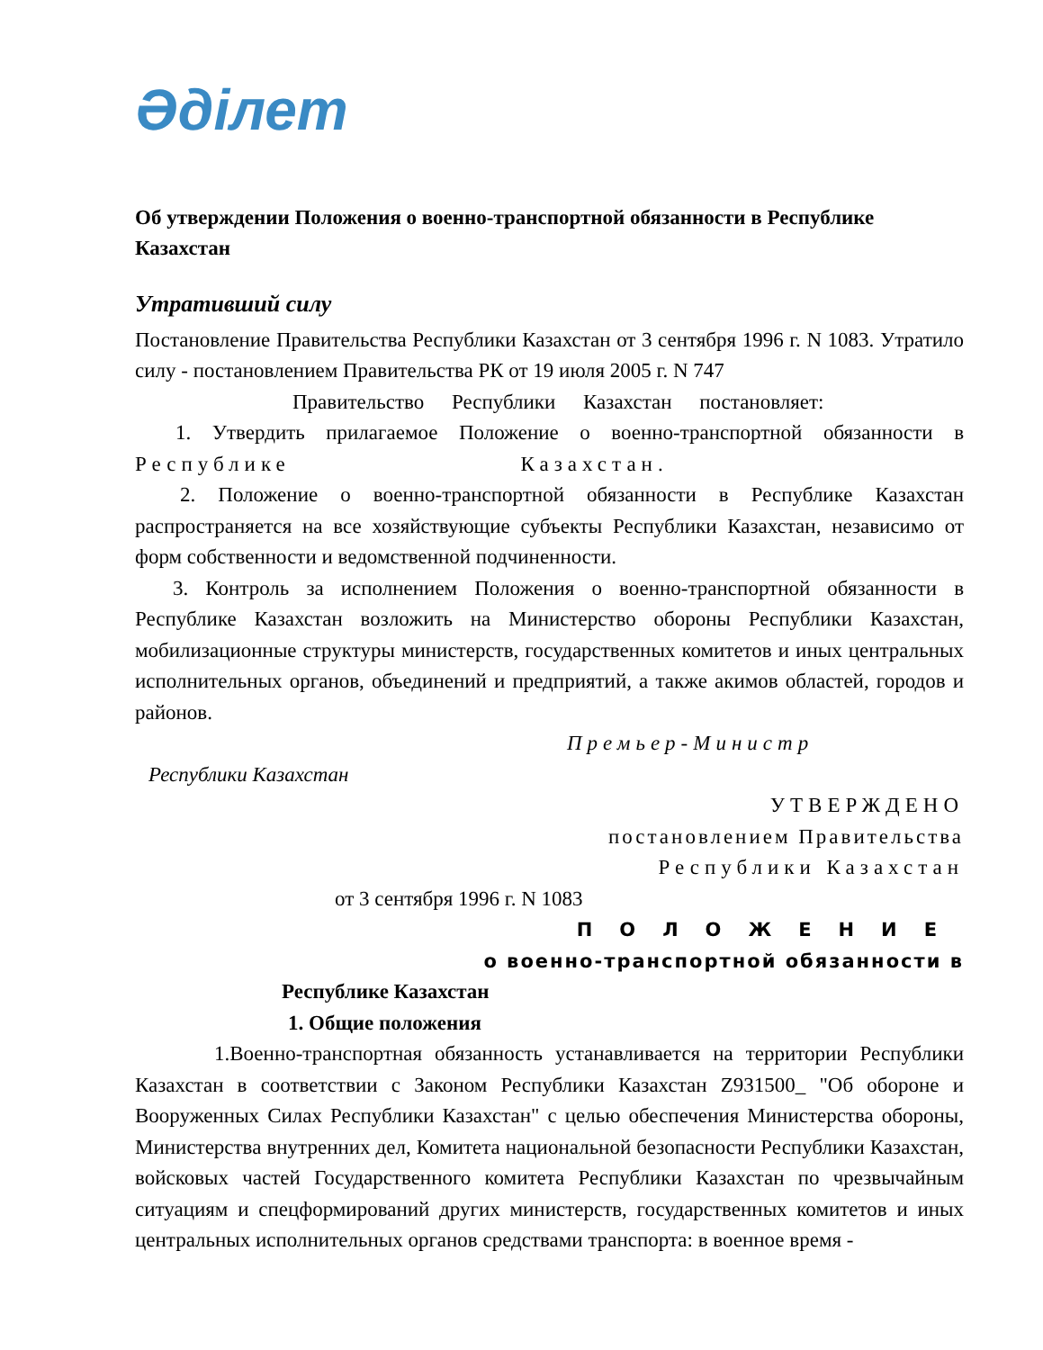Әділет
Об утверждении Положения о военно-транспортной обязанности в Республике Казахстан
Утративший силу
Постановление Правительства Республики Казахстан от 3 сентября 1996 г. N 1083. Утратило силу - постановлением Правительства РК от 19 июля 2005 г. N 747
Правительство Республики Казахстан постановляет:
1. Утвердить прилагаемое Положение о военно-транспортной обязанности в Республике Казахстан.
2. Положение о военно-транспортной обязанности в Республике Казахстан распространяется на все хозяйствующие субъекты Республики Казахстан, независимо от форм собственности и ведомственной подчиненности.
3. Контроль за исполнением Положения о военно-транспортной обязанности в Республике Казахстан возложить на Министерство обороны Республики Казахстан, мобилизационные структуры министерств, государственных комитетов и иных центральных исполнительных органов, объединений и предприятий, а также акимов областей, городов и районов.
Премьер-Министр
Республики Казахстан
УТВЕРЖДЕНО
постановлением Правительства
Республики Казахстан
от 3 сентября 1996 г. N 1083
ПОЛОЖЕНИЕ
о военно-транспортной обязанности в
Республике Казахстан
1. Общие положения
1.Военно-транспортная обязанность устанавливается на территории Республики Казахстан в соответствии с Законом Республики Казахстан Z931500_ "Об обороне и Вооруженных Силах Республики Казахстан" с целью обеспечения Министерства обороны, Министерства внутренних дел, Комитета национальной безопасности Республики Казахстан, войсковых частей Государственного комитета Республики Казахстан по чрезвычайным ситуациям и спецформирований других министерств, государственных комитетов и иных центральных исполнительных органов средствами транспорта: в военное время -